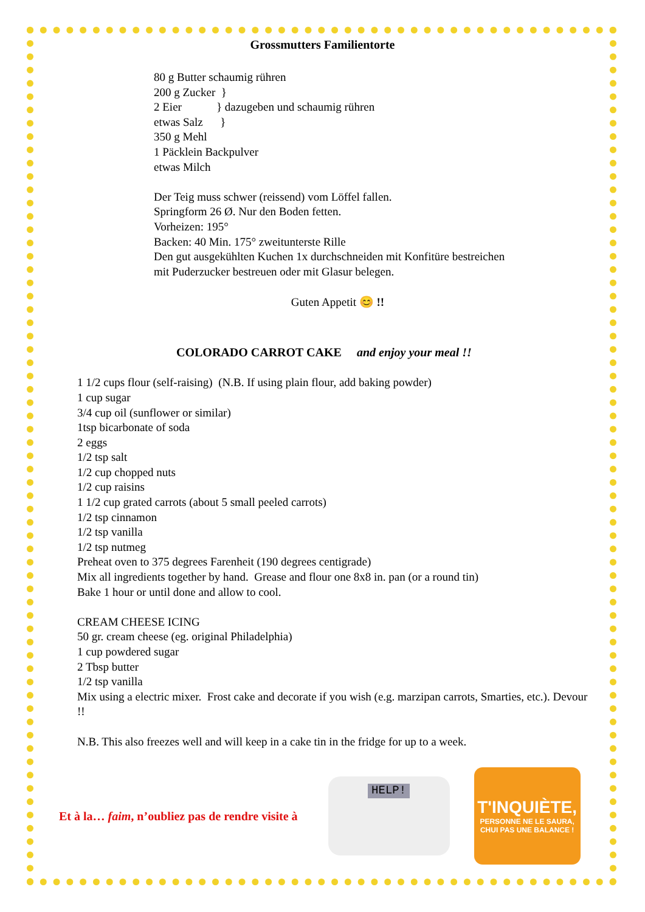Grossmutters Familientorte
80 g Butter schaumig rühren
200 g Zucker }
2 Eier } dazugeben und schaumig rühren
etwas Salz }
350 g Mehl
1 Päcklein Backpulver
etwas Milch
Der Teig muss schwer (reissend) vom Löffel fallen.
Springform 26 Ø. Nur den Boden fetten.
Vorheizen: 195°
Backen: 40 Min. 175° zweitunterste Rille
Den gut ausgekühlten Kuchen 1x durchschneiden mit Konfitüre bestreichen
mit Puderzucker bestreuen oder mit Glasur belegen.
Guten Appetit 😊 !!
COLORADO CARROT CAKE and enjoy your meal !!
1 1/2 cups flour (self-raising) (N.B. If using plain flour, add baking powder)
1 cup sugar
3/4 cup oil (sunflower or similar)
1tsp bicarbonate of soda
2 eggs
1/2 tsp salt
1/2 cup chopped nuts
1/2 cup raisins
1 1/2 cup grated carrots (about 5 small peeled carrots)
1/2 tsp cinnamon
1/2 tsp vanilla
1/2 tsp nutmeg
Preheat oven to 375 degrees Farenheit (190 degrees centigrade)
Mix all ingredients together by hand. Grease and flour one 8x8 in. pan (or a round tin)
Bake 1 hour or until done and allow to cool.
CREAM CHEESE ICING
50 gr. cream cheese (eg. original Philadelphia)
1 cup powdered sugar
2 Tbsp butter
1/2 tsp vanilla
Mix using a electric mixer. Frost cake and decorate if you wish (e.g. marzipan carrots, Smarties, etc.). Devour !!
N.B. This also freezes well and will keep in a cake tin in the fridge for up to a week.
Et à la… faim, n’oubliez pas de rendre visite à
HELP!
T'INQUIÈTE,
PERSONNE NE LE SAURA,
CHUI PAS UNE BALANCE !